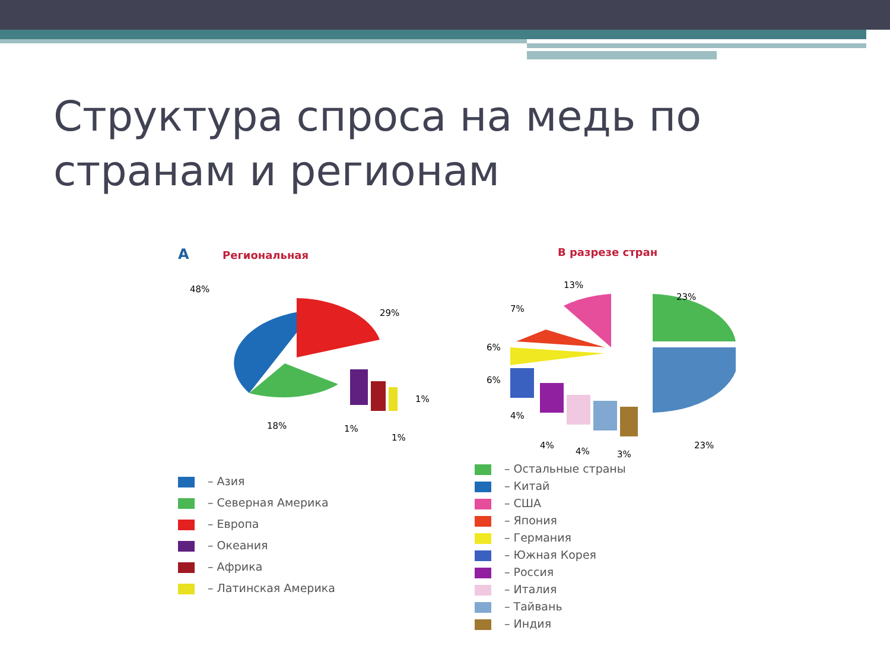Структура спроса на медь по странам и регионам
А Региональная
48%
29%
18%
1%
1%
1%
– Азия
– Северная Америка
– Европа
– Океания
– Африка
– Латинская Америка
В разрезе стран
13%
23%
7%
6%
6%
4%
4%
4%
3%
23%
– Остальные страны
– Китай
– США
– Япония
– Германия
– Южная Корея
– Россия
– Италия
– Тайвань
– Индия